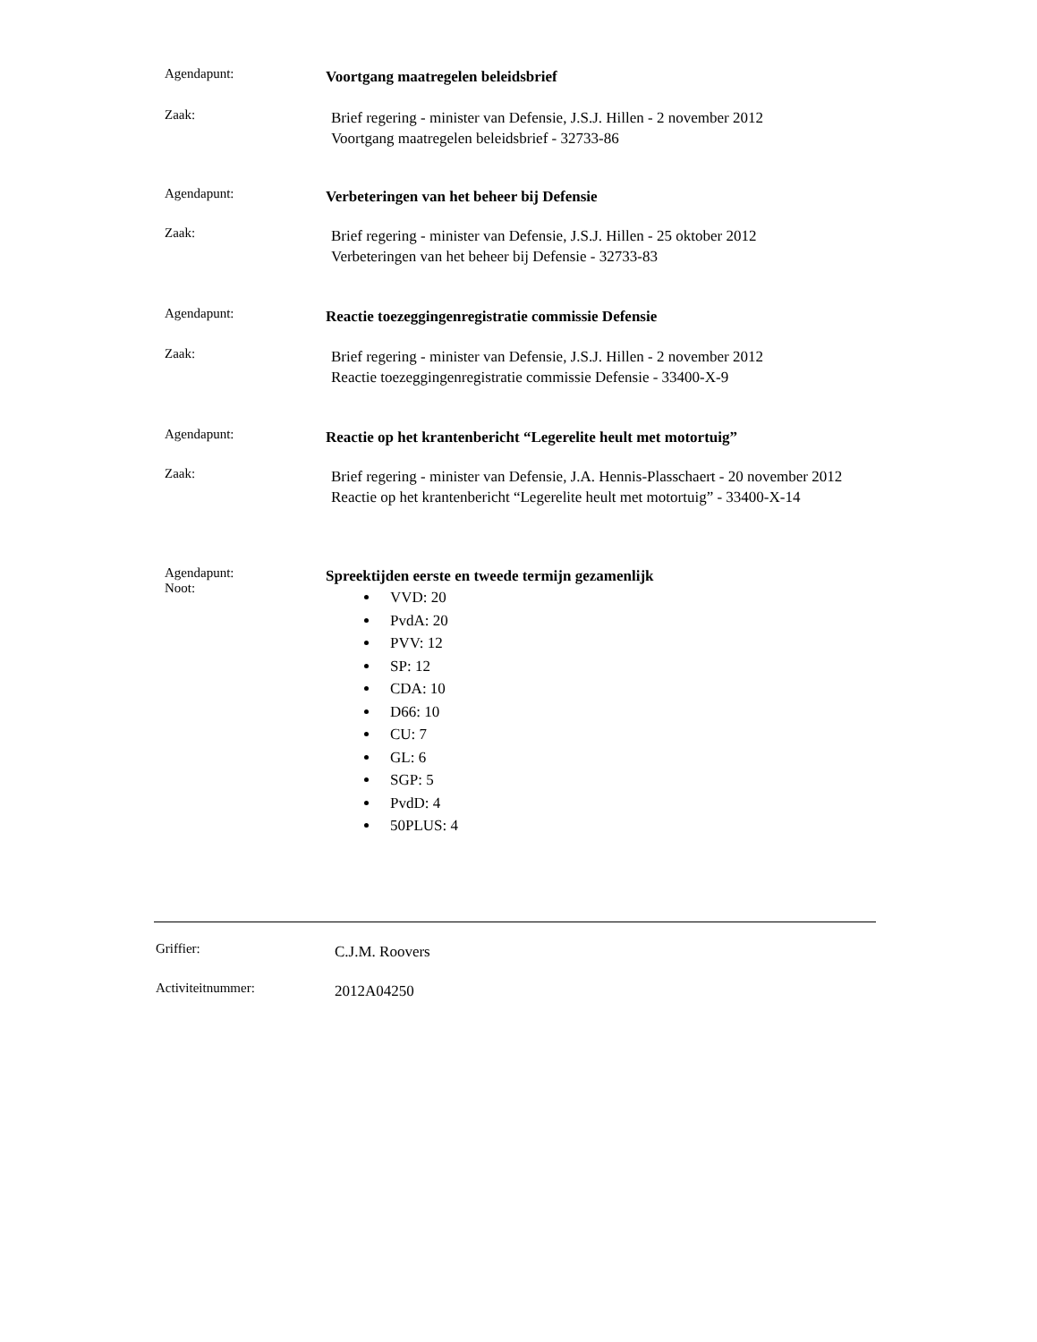Agendapunt:
Voortgang maatregelen beleidsbrief
Zaak:
Brief regering - minister van Defensie, J.S.J. Hillen - 2 november 2012
Voortgang maatregelen beleidsbrief - 32733-86
Agendapunt:
Verbeteringen van het beheer bij Defensie
Zaak:
Brief regering - minister van Defensie, J.S.J. Hillen - 25 oktober 2012
Verbeteringen van het beheer bij Defensie - 32733-83
Agendapunt:
Reactie toezeggingenregistratie commissie Defensie
Zaak:
Brief regering - minister van Defensie, J.S.J. Hillen - 2 november 2012
Reactie toezeggingenregistratie commissie Defensie - 33400-X-9
Agendapunt:
Reactie op het krantenbericht “Legerelite heult met motortuig”
Zaak:
Brief regering - minister van Defensie, J.A. Hennis-Plasschaert - 20 november 2012
Reactie op het krantenbericht “Legerelite heult met motortuig” - 33400-X-14
Agendapunt:
Noot:
Spreektijden eerste en tweede termijn gezamenlijk
VVD: 20
PvdA: 20
PVV: 12
SP: 12
CDA: 10
D66: 10
CU: 7
GL: 6
SGP: 5
PvdD: 4
50PLUS: 4
Griffier:
C.J.M. Roovers
Activiteitnummer:
2012A04250